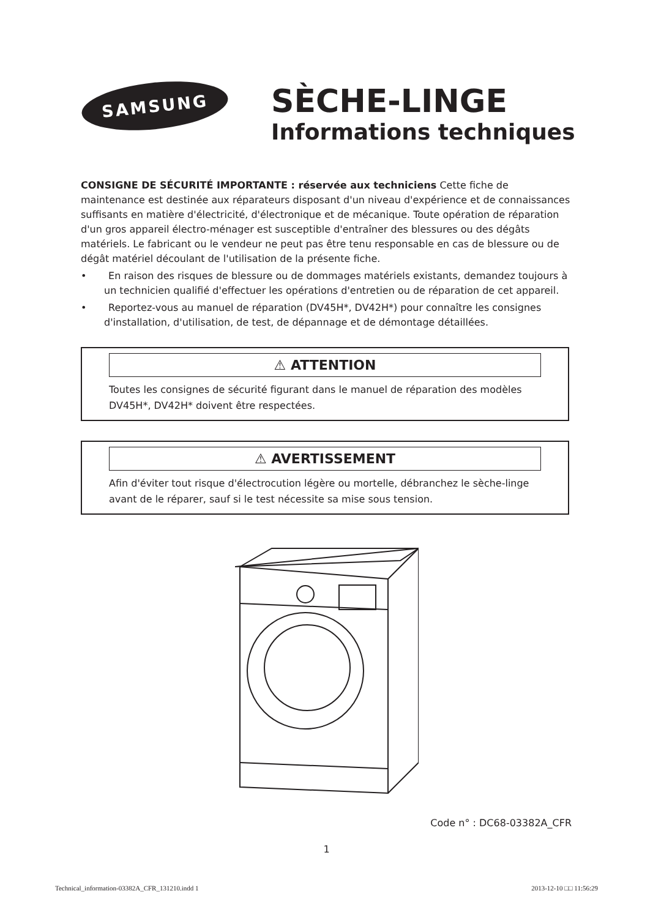SAMSUNG
SÈCHE-LINGE
Informations techniques
CONSIGNE DE SÉCURITÉ IMPORTANTE : réservée aux techniciens Cette fiche de maintenance est destinée aux réparateurs disposant d'un niveau d'expérience et de connaissances suffisants en matière d'électricité, d'électronique et de mécanique. Toute opération de réparation d'un gros appareil électro-ménager est susceptible d'entraîner des blessures ou des dégâts matériels. Le fabricant ou le vendeur ne peut pas être tenu responsable en cas de blessure ou de dégât matériel découlant de l'utilisation de la présente fiche.
• En raison des risques de blessure ou de dommages matériels existants, demandez toujours à un technicien qualifié d'effectuer les opérations d'entretien ou de réparation de cet appareil.
• Reportez-vous au manuel de réparation (DV45H*, DV42H*) pour connaître les consignes d'installation, d'utilisation, de test, de dépannage et de démontage détaillées.
⚠ ATTENTION
Toutes les consignes de sécurité figurant dans le manuel de réparation des modèles DV45H*, DV42H* doivent être respectées.
⚠ AVERTISSEMENT
Afin d'éviter tout risque d'électrocution légère ou mortelle, débranchez le sèche-linge avant de le réparer, sauf si le test nécessite sa mise sous tension.
Code n° : DC68-03382A_CFR
1
Technical_information-03382A_CFR_131210.indd 1 2013-12-10 □□ 11:56:29